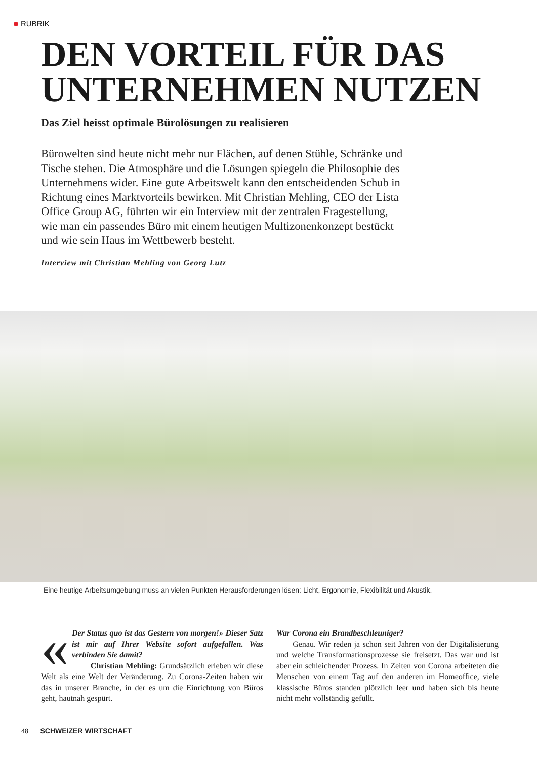RUBRIK
DEN VORTEIL FÜR DAS UNTERNEHMEN NUTZEN
Das Ziel heisst optimale Bürolösungen zu realisieren
Bürowelten sind heute nicht mehr nur Flächen, auf denen Stühle, Schränke und Tische stehen. Die Atmosphäre und die Lösungen spiegeln die Philosophie des Unternehmens wider. Eine gute Arbeitswelt kann den entscheidenden Schub in Richtung eines Marktvorteils bewirken. Mit Christian Mehling, CEO der Lista Office Group AG, führten wir ein Interview mit der zentralen Fragestellung, wie man ein passendes Büro mit einem heutigen Multizonenkonzept bestückt und wie sein Haus im Wettbewerb besteht.
Interview mit Christian Mehling von Georg Lutz
Eine heutige Arbeitsumgebung muss an vielen Punkten Herausforderungen lösen: Licht, Ergonomie, Flexibilität und Akustik.
« Der Status quo ist das Gestern von morgen!» Dieser Satz ist mir auf Ihrer Website sofort aufgefallen. Was verbinden Sie damit?
Christian Mehling: Grundsätzlich erleben wir diese Welt als eine Welt der Veränderung. Zu Corona-Zeiten haben wir das in unserer Branche, in der es um die Einrichtung von Büros geht, hautnah gespürt.
War Corona ein Brandbeschleuniger?
Genau. Wir reden ja schon seit Jahren von der Digitalisierung und welche Transformationsprozesse sie freisetzt. Das war und ist aber ein schleichender Prozess. In Zeiten von Corona arbeiteten die Menschen von einem Tag auf den anderen im Homeoffice, viele klassische Büros standen plötzlich leer und haben sich bis heute nicht mehr vollständig gefüllt.
48 SCHWEIZER WIRTSCHAFT